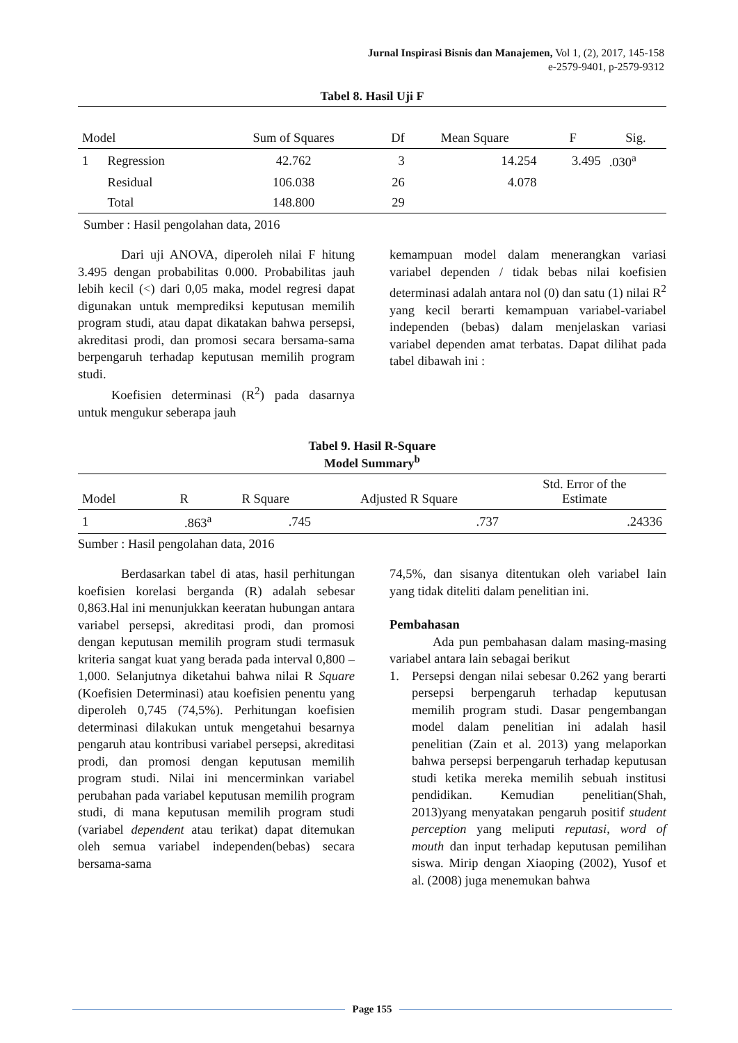Jurnal Inspirasi Bisnis dan Manajemen, Vol 1, (2), 2017, 145-158
e-2579-9401, p-2579-9312
Tabel 8. Hasil Uji F
| Model | | Sum of Squares | Df | Mean Square | F | Sig. |
| --- | --- | --- | --- | --- | --- | --- |
| 1 | Regression | 42.762 | 3 | 14.254 | 3.495 | .030<sup>a</sup> |
| | Residual | 106.038 | 26 | 4.078 | | |
| | Total | 148.800 | 29 | | | |
Sumber : Hasil pengolahan data, 2016
Dari uji ANOVA, diperoleh nilai F hitung 3.495 dengan probabilitas 0.000. Probabilitas jauh lebih kecil (<) dari 0,05 maka, model regresi dapat digunakan untuk memprediksi keputusan memilih program studi, atau dapat dikatakan bahwa persepsi, akreditasi prodi, dan promosi secara bersama-sama berpengaruh terhadap keputusan memilih program studi.
Koefisien determinasi (R<sup>2</sup>) pada dasarnya untuk mengukur seberapa jauh
kemampuan model dalam menerangkan variasi variabel dependen / tidak bebas nilai koefisien determinasi adalah antara nol (0) dan satu (1) nilai R<sup>2</sup> yang kecil berarti kemampuan variabel-variabel independen (bebas) dalam menjelaskan variasi variabel dependen amat terbatas. Dapat dilihat pada tabel dibawah ini :
Tabel 9. Hasil R-Square
Model Summary<sup>b</sup>
| Model | R | R Square | Adjusted R Square | Std. Error of the Estimate |
| --- | --- | --- | --- | --- |
| 1 | .863<sup>a</sup> | .745 | .737 | .24336 |
Sumber : Hasil pengolahan data, 2016
Berdasarkan tabel di atas, hasil perhitungan koefisien korelasi berganda (R) adalah sebesar 0,863.Hal ini menunjukkan keeratan hubungan antara variabel persepsi, akreditasi prodi, dan promosi dengan keputusan memilih program studi termasuk kriteria sangat kuat yang berada pada interval 0,800 – 1,000. Selanjutnya diketahui bahwa nilai R Square (Koefisien Determinasi) atau koefisien penentu yang diperoleh 0,745 (74,5%). Perhitungan koefisien determinasi dilakukan untuk mengetahui besarnya pengaruh atau kontribusi variabel persepsi, akreditasi prodi, dan promosi dengan keputusan memilih program studi. Nilai ini mencerminkan variabel perubahan pada variabel keputusan memilih program studi, di mana keputusan memilih program studi (variabel dependent atau terikat) dapat ditemukan oleh semua variabel independen(bebas) secara bersama-sama
74,5%, dan sisanya ditentukan oleh variabel lain yang tidak diteliti dalam penelitian ini.
Pembahasan
Ada pun pembahasan dalam masing-masing variabel antara lain sebagai berikut
1. Persepsi dengan nilai sebesar 0.262 yang berarti persepsi berpengaruh terhadap keputusan memilih program studi. Dasar pengembangan model dalam penelitian ini adalah hasil penelitian (Zain et al. 2013) yang melaporkan bahwa persepsi berpengaruh terhadap keputusan studi ketika mereka memilih sebuah institusi pendidikan. Kemudian penelitian(Shah, 2013)yang menyatakan pengaruh positif student perception yang meliputi reputasi, word of mouth dan input terhadap keputusan pemilihan siswa. Mirip dengan Xiaoping (2002), Yusof et al. (2008) juga menemukan bahwa
Page 155